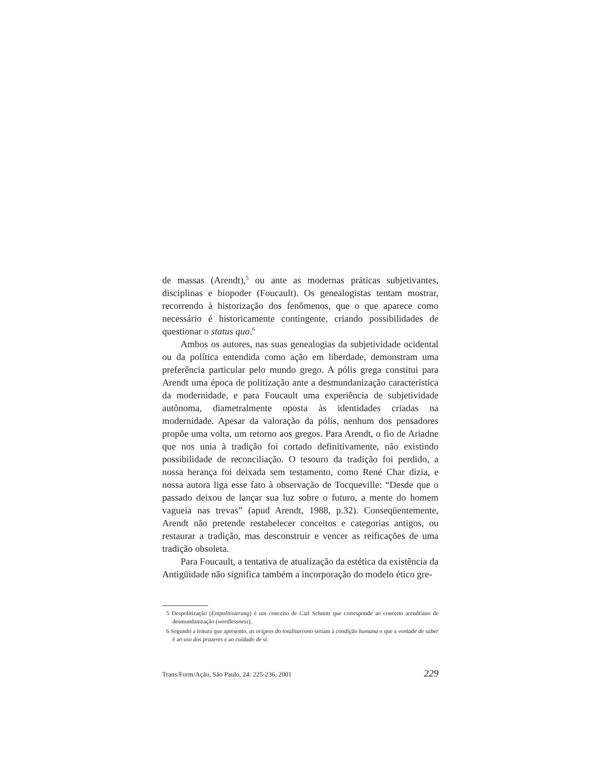de massas (Arendt),<sup>5</sup> ou ante as modernas práticas subjetivantes, disciplinas e biopoder (Foucault). Os genealogistas tentam mostrar, recorrendo à historização dos fenômenos, que o que aparece como necessário é historicamente contingente, criando possibilidades de questionar o status quo.<sup>6</sup>
Ambos os autores, nas suas genealogias da subjetividade ocidental ou da política entendida como ação em liberdade, demonstram uma preferência particular pelo mundo grego. A pólis grega constitui para Arendt uma época de politização ante a desmundanização característica da modernidade, e para Foucault uma experiência de subjetividade autônoma, diametralmente oposta às identidades criadas na modernidade. Apesar da valoração da pólis, nenhum dos pensadores propõe uma volta, um retorno aos gregos. Para Arendt, o fio de Ariadne que nos unia à tradição foi cortado definitivamente, não existindo possibilidade de reconciliação. O tesouro da tradição foi perdido, a nossa herança foi deixada sem testamento, como René Char dizia, e nossa autora liga esse fato à observação de Tocqueville: “Desde que o passado deixou de lançar sua luz sobre o futuro, a mente do homem vagueia nas trevas” (apud Arendt, 1988, p.32). Conseqüentemente, Arendt não pretende restabelecer conceitos e categorias antigos, ou restaurar a tradição, mas desconstruir e vencer as reificações de uma tradição obsoleta.
Para Foucault, a tentativa de atualização da estética da existência da Antigüidade não significa também a incorporação do modelo ético gre-
5 Despolitização (Entpolitisierung) é um conceito de Carl Schmitt que corresponde ao conceito arendtiano de desmundanização (wordlessness).
6 Segundo a leitura que apresento, as origens do totalitarismo seriam à condição humana o que a vontade de saber é ao uso dos prazeres e ao cuidado de si.
Trans/Form/Ação, São Paulo, 24: 225-236, 2001 229